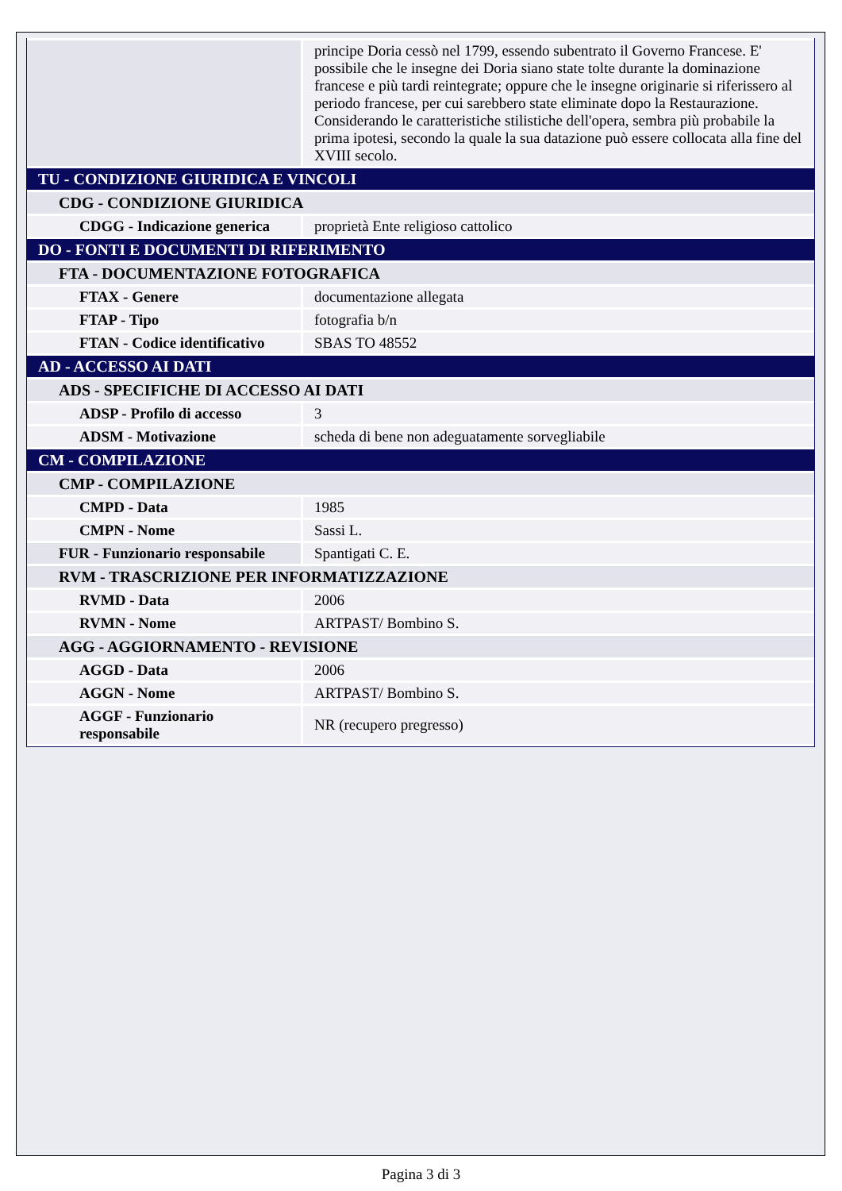| | principe Doria cessò nel 1799, essendo subentrato il Governo Francese. E' possibile che le insegne dei Doria siano state tolte durante la dominazione francese e più tardi reintegrate; oppure che le insegne originarie si riferissero al periodo francese, per cui sarebbero state eliminate dopo la Restaurazione. Considerando le caratteristiche stilistiche dell'opera, sembra più probabile la prima ipotesi, secondo la quale la sua datazione può essere collocata alla fine del XVIII secolo. |
| TU - CONDIZIONE GIURIDICA E VINCOLI | |
| CDG - CONDIZIONE GIURIDICA | |
| CDGG - Indicazione generica | proprietà Ente religioso cattolico |
| DO - FONTI E DOCUMENTI DI RIFERIMENTO | |
| FTA - DOCUMENTAZIONE FOTOGRAFICA | |
| FTAX - Genere | documentazione allegata |
| FTAP - Tipo | fotografia b/n |
| FTAN - Codice identificativo | SBAS TO 48552 |
| AD - ACCESSO AI DATI | |
| ADS - SPECIFICHE DI ACCESSO AI DATI | |
| ADSP - Profilo di accesso | 3 |
| ADSM - Motivazione | scheda di bene non adeguatamente sorvegliabile |
| CM - COMPILAZIONE | |
| CMP - COMPILAZIONE | |
| CMPD - Data | 1985 |
| CMPN - Nome | Sassi L. |
| FUR - Funzionario responsabile | Spantigati C. E. |
| RVM - TRASCRIZIONE PER INFORMATIZZAZIONE | |
| RVMD - Data | 2006 |
| RVMN - Nome | ARTPAST/ Bombino S. |
| AGG - AGGIORNAMENTO - REVISIONE | |
| AGGD - Data | 2006 |
| AGGN - Nome | ARTPAST/ Bombino S. |
| AGGF - Funzionario responsabile | NR (recupero pregresso) |
Pagina 3 di 3